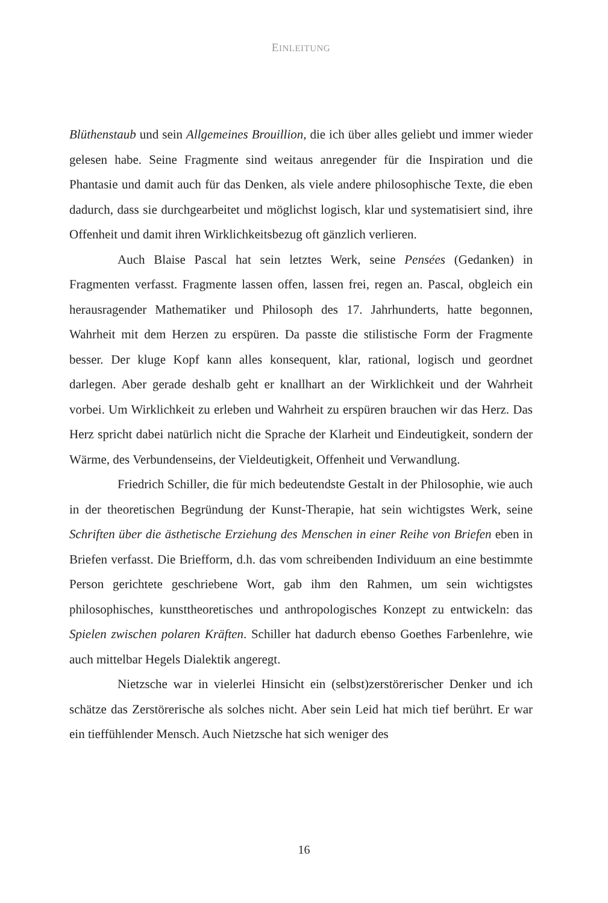EINLEITUNG
Blüthenstaub und sein Allgemeines Brouillion, die ich über alles geliebt und immer wieder gelesen habe. Seine Fragmente sind weitaus anregender für die Inspiration und die Phantasie und damit auch für das Denken, als viele andere philosophische Texte, die eben dadurch, dass sie durchgearbeitet und möglichst logisch, klar und systematisiert sind, ihre Offenheit und damit ihren Wirklichkeitsbezug oft gänzlich verlieren.
Auch Blaise Pascal hat sein letztes Werk, seine Pensées (Gedanken) in Fragmenten verfasst. Fragmente lassen offen, lassen frei, regen an. Pascal, obgleich ein herausragender Mathematiker und Philosoph des 17. Jahrhunderts, hatte begonnen, Wahrheit mit dem Herzen zu erspüren. Da passte die stilistische Form der Fragmente besser. Der kluge Kopf kann alles konsequent, klar, rational, logisch und geordnet darlegen. Aber gerade deshalb geht er knallhart an der Wirklichkeit und der Wahrheit vorbei. Um Wirklichkeit zu erleben und Wahrheit zu erspüren brauchen wir das Herz. Das Herz spricht dabei natürlich nicht die Sprache der Klarheit und Eindeutigkeit, sondern der Wärme, des Verbundenseins, der Vieldeutigkeit, Offenheit und Verwandlung.
Friedrich Schiller, die für mich bedeutendste Gestalt in der Philosophie, wie auch in der theoretischen Begründung der Kunst-Therapie, hat sein wichtigstes Werk, seine Schriften über die ästhetische Erziehung des Menschen in einer Reihe von Briefen eben in Briefen verfasst. Die Briefform, d.h. das vom schreibenden Individuum an eine bestimmte Person gerichtete geschriebene Wort, gab ihm den Rahmen, um sein wichtigstes philosophisches, kunsttheoretisches und anthropologisches Konzept zu entwickeln: das Spielen zwischen polaren Kräften. Schiller hat dadurch ebenso Goethes Farbenlehre, wie auch mittelbar Hegels Dialektik angeregt.
Nietzsche war in vielerlei Hinsicht ein (selbst)zerstörerischer Denker und ich schätze das Zerstörerische als solches nicht. Aber sein Leid hat mich tief berührt. Er war ein tieffühlender Mensch. Auch Nietzsche hat sich weniger des
16